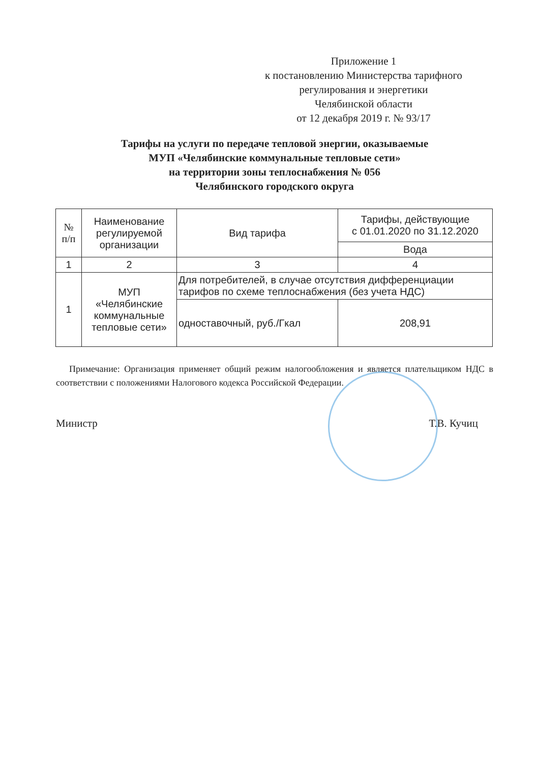Приложение 1
к постановлению Министерства тарифного
регулирования и энергетики
Челябинской области
от 12 декабря 2019 г. № 93/17
Тарифы на услуги по передаче тепловой энергии, оказываемые
МУП «Челябинские коммунальные тепловые сети»
на территории зоны теплоснабжения № 056
Челябинского городского округа
| № п/п | Наименование регулируемой организации | Вид тарифа | Тарифы, действующие с 01.01.2020 по 31.12.2020 |
| --- | --- | --- | --- |
| | | | Вода |
| 1 | 2 | 3 | 4 |
| 1 | МУП «Челябинские коммунальные тепловые сети» | Для потребителей, в случае отсутствия дифференциации тарифов по схеме теплоснабжения (без учета НДС) | |
| | | одноставочный, руб./Гкал | 208,91 |
Примечание: Организация применяет общий режим налогообложения и является плательщиком НДС в соответствии с положениями Налогового кодекса Российской Федерации.
Министр Т.В. Кучиц